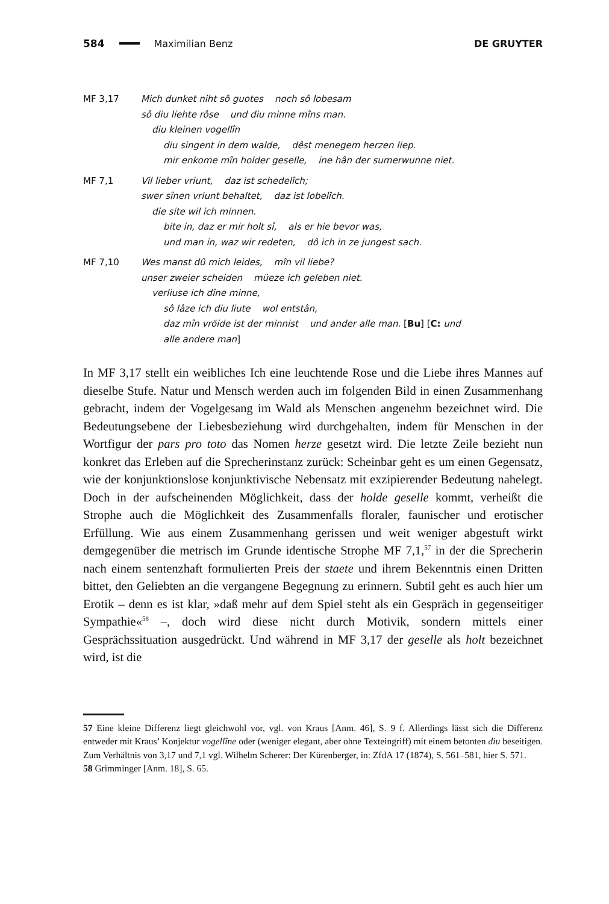584 Maximilian Benz DE GRUYTER
MF 3,17 Mich dunket niht sô guotes noch sô lobesam
sô diu liehte rôse und diu minne mîns man.
diu kleinen vogellîn
diu singent in dem walde, dêst menegem herzen liep.
mir enkome mîn holder geselle, ine hân der sumerwunne niet.
MF 7,1 Vil lieber vriunt, daz ist schedelîch;
swer sînen vriunt behaltet, daz ist lobelîch.
die site wil ich minnen.
bite in, daz er mir holt sî, als er hie bevor was,
und man in, waz wir redeten, dô ich in ze jungest sach.
MF 7,10 Wes manst dû mich leides, mîn vil liebe?
unser zweier scheiden müeze ich geleben niet.
verliuse ich dîne minne,
sô lâze ich diu liute wol entstân,
daz mîn vröide ist der minnist und ander alle man. [Bu] [C: und
alle andere man]
In MF 3,17 stellt ein weibliches Ich eine leuchtende Rose und die Liebe ihres Mannes auf dieselbe Stufe. Natur und Mensch werden auch im folgenden Bild in einen Zusammenhang gebracht, indem der Vogelgesang im Wald als Menschen angenehm bezeichnet wird. Die Bedeutungsebene der Liebesbeziehung wird durchgehalten, indem für Menschen in der Wortfigur der pars pro toto das Nomen herze gesetzt wird. Die letzte Zeile bezieht nun konkret das Erleben auf die Sprecherinstanz zurück: Scheinbar geht es um einen Gegensatz, wie der konjunktionslose konjunktivische Nebensatz mit exzipierender Bedeutung nahelegt. Doch in der aufscheinenden Möglichkeit, dass der holde geselle kommt, verheißt die Strophe auch die Möglichkeit des Zusammenfalls floraler, faunischer und erotischer Erfüllung. Wie aus einem Zusammenhang gerissen und weit weniger abgestuft wirkt demgegenüber die metrisch im Grunde identische Strophe MF 7,1,<sup>57</sup> in der die Sprecherin nach einem sentenzhaft formulierten Preis der staete und ihrem Bekenntnis einen Dritten bittet, den Geliebten an die vergangene Begegnung zu erinnern. Subtil geht es auch hier um Erotik – denn es ist klar, »daß mehr auf dem Spiel steht als ein Gespräch in gegenseitiger Sympathie«<sup>58</sup> –, doch wird diese nicht durch Motivik, sondern mittels einer Gesprächssituation ausgedrückt. Und während in MF 3,17 der geselle als holt bezeichnet wird, ist die
57 Eine kleine Differenz liegt gleichwohl vor, vgl. von Kraus [Anm. 46], S. 9 f. Allerdings lässt sich die Differenz entweder mit Kraus’ Konjektur vogellîne oder (weniger elegant, aber ohne Texteingriff) mit einem betonten diu beseitigen. Zum Verhältnis von 3,17 und 7,1 vgl. Wilhelm Scherer: Der Kürenberger, in: ZfdA 17 (1874), S. 561–581, hier S. 571.
58 Grimminger [Anm. 18], S. 65.